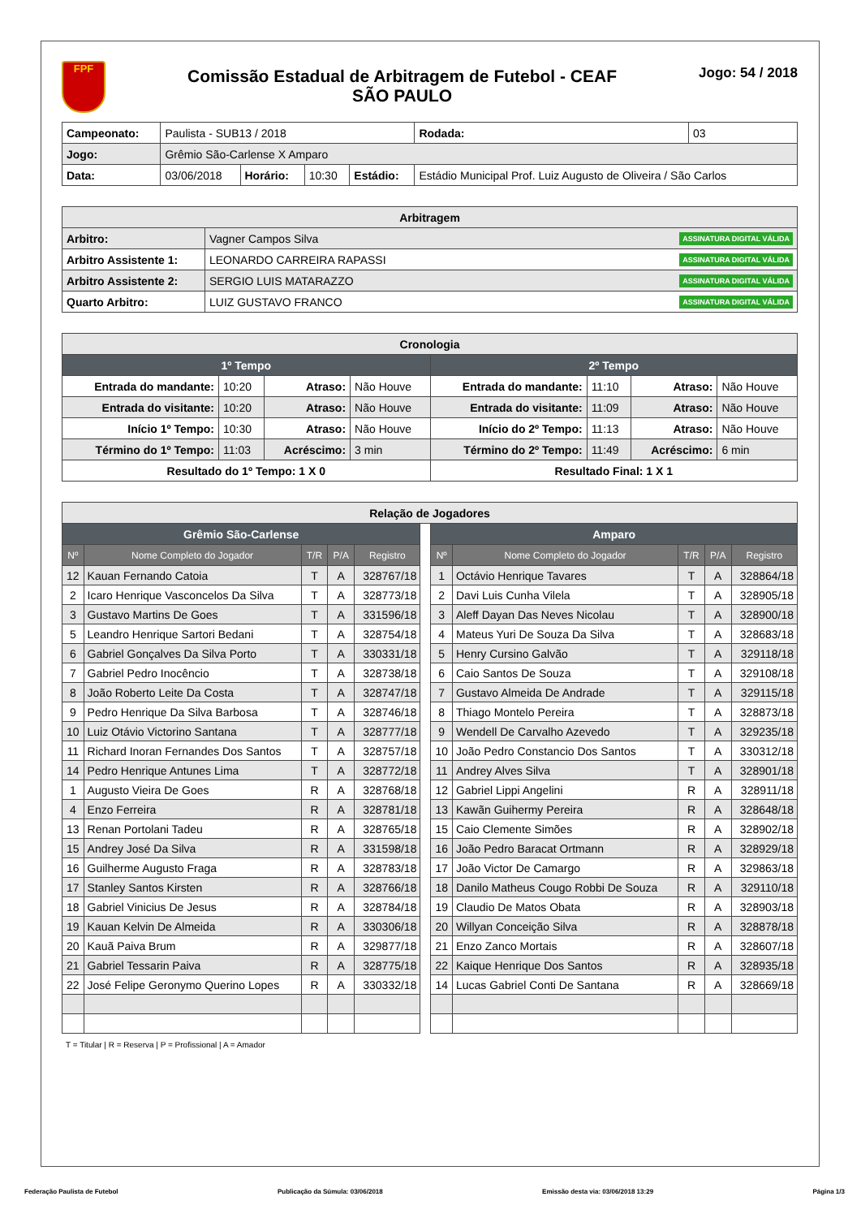FPF
Comissão Estadual de Arbitragem de Futebol - CEAF
SÃO PAULO
Jogo: 54 / 2018
| Campeonato: | Paulista - SUB13 / 2018 | | | | | Rodada: | 03 |
| Jogo: | Grêmio São-Carlense X Amparo | | | | | | |
| Data: | 03/06/2018 | Horário: | 10:30 | Estádio: | Estádio Municipal Prof. Luiz Augusto de Oliveira / São Carlos | | |
| Arbitragem | |
| --- | --- |
| Arbitro: | Vagner Campos Silva ASSINATURA DIGITAL VÁLIDA |
| Arbitro Assistente 1: | LEONARDO CARREIRA RAPASSI ASSINATURA DIGITAL VÁLIDA |
| Arbitro Assistente 2: | SERGIO LUIS MATARAZZO ASSINATURA DIGITAL VÁLIDA |
| Quarto Arbitro: | LUIZ GUSTAVO FRANCO ASSINATURA DIGITAL VÁLIDA |
| Cronologia | | | | | | | |
| --- | --- | --- | --- | --- | --- | --- | --- |
| 1º Tempo | | | | 2º Tempo | | | |
| Entrada do mandante: | 10:20 | Atraso: | Não Houve | Entrada do mandante: | 11:10 | Atraso: | Não Houve |
| Entrada do visitante: | 10:20 | Atraso: | Não Houve | Entrada do visitante: | 11:09 | Atraso: | Não Houve |
| Início 1º Tempo: | 10:30 | Atraso: | Não Houve | Início do 2º Tempo: | 11:13 | Atraso: | Não Houve |
| Término do 1º Tempo: | 11:03 | Acréscimo: | 3 min | Término do 2º Tempo: | 11:49 | Acréscimo: | 6 min |
| Resultado do 1º Tempo: 1 X 0 | | | | Resultado Final: 1 X 1 | | | |
| Relação de Jogadores | | | | | | | | | | |
| --- | --- | --- | --- | --- | --- | --- | --- | --- | --- | --- |
| Grêmio São-Carlense | | | | | | Amparo | | | | |
| Nº | Nome Completo do Jogador | T/R | P/A | Registro | | Nº | Nome Completo do Jogador | T/R | P/A | Registro |
| 12 | Kauan Fernando Catoia | T | A | 328767/18 | | 1 | Octávio Henrique Tavares | T | A | 328864/18 |
| 2 | Icaro Henrique Vasconcelos Da Silva | T | A | 328773/18 | | 2 | Davi Luis Cunha Vilela | T | A | 328905/18 |
| 3 | Gustavo Martins De Goes | T | A | 331596/18 | | 3 | Aleff Dayan Das Neves Nicolau | T | A | 328900/18 |
| 5 | Leandro Henrique Sartori Bedani | T | A | 328754/18 | | 4 | Mateus Yuri De Souza Da Silva | T | A | 328683/18 |
| 6 | Gabriel Gonçalves Da Silva Porto | T | A | 330331/18 | | 5 | Henry Cursino Galvão | T | A | 329118/18 |
| 7 | Gabriel Pedro Inocêncio | T | A | 328738/18 | | 6 | Caio Santos De Souza | T | A | 329108/18 |
| 8 | João Roberto Leite Da Costa | T | A | 328747/18 | | 7 | Gustavo Almeida De Andrade | T | A | 329115/18 |
| 9 | Pedro Henrique Da Silva Barbosa | T | A | 328746/18 | | 8 | Thiago Montelo Pereira | T | A | 328873/18 |
| 10 | Luiz Otávio Victorino Santana | T | A | 328777/18 | | 9 | Wendell De Carvalho Azevedo | T | A | 329235/18 |
| 11 | Richard Inoran Fernandes Dos Santos | T | A | 328757/18 | | 10 | João Pedro Constancio Dos Santos | T | A | 330312/18 |
| 14 | Pedro Henrique Antunes Lima | T | A | 328772/18 | | 11 | Andrey Alves Silva | T | A | 328901/18 |
| 1 | Augusto Vieira De Goes | R | A | 328768/18 | | 12 | Gabriel Lippi Angelini | R | A | 328911/18 |
| 4 | Enzo Ferreira | R | A | 328781/18 | | 13 | Kawãn Guihermy Pereira | R | A | 328648/18 |
| 13 | Renan Portolani Tadeu | R | A | 328765/18 | | 15 | Caio Clemente Simões | R | A | 328902/18 |
| 15 | Andrey José Da Silva | R | A | 331598/18 | | 16 | João Pedro Baracat Ortmann | R | A | 328929/18 |
| 16 | Guilherme Augusto Fraga | R | A | 328783/18 | | 17 | João Victor De Camargo | R | A | 329863/18 |
| 17 | Stanley Santos Kirsten | R | A | 328766/18 | | 18 | Danilo Matheus Cougo Robbi De Souza | R | A | 329110/18 |
| 18 | Gabriel Vinicius De Jesus | R | A | 328784/18 | | 19 | Claudio De Matos Obata | R | A | 328903/18 |
| 19 | Kauan Kelvin De Almeida | R | A | 330306/18 | | 20 | Willyan Conceição Silva | R | A | 328878/18 |
| 20 | Kauã Paiva Brum | R | A | 329877/18 | | 21 | Enzo Zanco Mortais | R | A | 328607/18 |
| 21 | Gabriel Tessarin Paiva | R | A | 328775/18 | | 22 | Kaique Henrique Dos Santos | R | A | 328935/18 |
| 22 | José Felipe Geronymo Querino Lopes | R | A | 330332/18 | | 14 | Lucas Gabriel Conti De Santana | R | A | 328669/18 |
T = Titular | R = Reserva | P = Profissional | A = Amador
Federação Paulista de Futebol Publicação da Súmula: 03/06/2018 Emissão desta via: 03/06/2018 13:29 Página 1/3